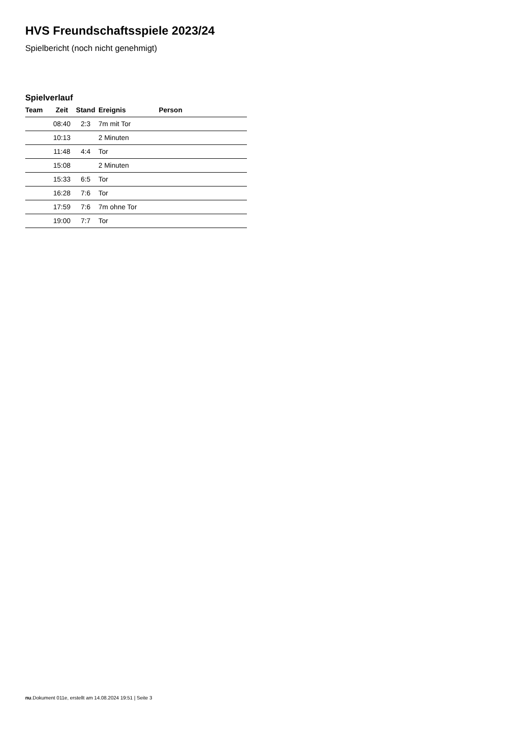HVS Freundschaftsspiele 2023/24
Spielbericht (noch nicht genehmigt)
Spielverlauf
| Team | Zeit | Stand | Ereignis | Person |
| --- | --- | --- | --- | --- |
| | 08:40 | 2:3 | 7m mit Tor | |
| | 10:13 | | 2 Minuten | |
| | 11:48 | 4:4 | Tor | |
| | 15:08 | | 2 Minuten | |
| | 15:33 | 6:5 | Tor | |
| | 16:28 | 7:6 | Tor | |
| | 17:59 | 7:6 | 7m ohne Tor | |
| | 19:00 | 7:7 | Tor | |
nu.Dokument 011e, erstellt am 14.08.2024 19:51 | Seite 3